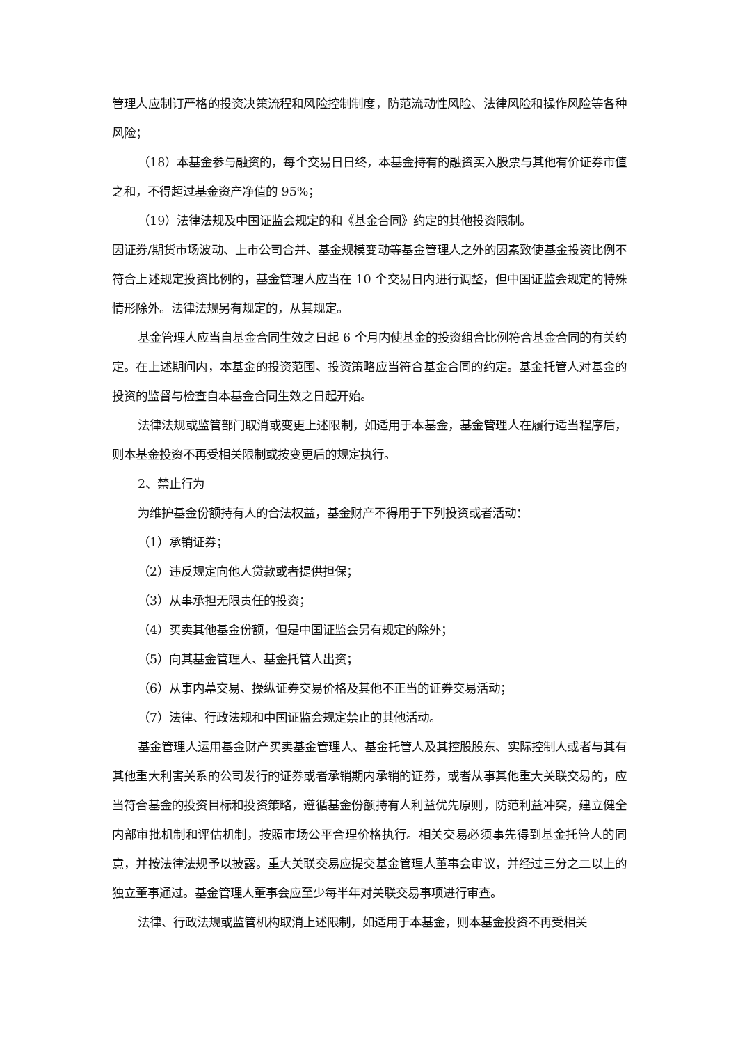管理人应制订严格的投资决策流程和风险控制制度，防范流动性风险、法律风险和操作风险等各种风险；
（18）本基金参与融资的，每个交易日日终，本基金持有的融资买入股票与其他有价证券市值之和，不得超过基金资产净值的 95%；
（19）法律法规及中国证监会规定的和《基金合同》约定的其他投资限制。
因证券/期货市场波动、上市公司合并、基金规模变动等基金管理人之外的因素致使基金投资比例不符合上述规定投资比例的，基金管理人应当在 10 个交易日内进行调整，但中国证监会规定的特殊情形除外。法律法规另有规定的，从其规定。
基金管理人应当自基金合同生效之日起 6 个月内使基金的投资组合比例符合基金合同的有关约定。在上述期间内，本基金的投资范围、投资策略应当符合基金合同的约定。基金托管人对基金的投资的监督与检查自本基金合同生效之日起开始。
法律法规或监管部门取消或变更上述限制，如适用于本基金，基金管理人在履行适当程序后，则本基金投资不再受相关限制或按变更后的规定执行。
2、禁止行为
为维护基金份额持有人的合法权益，基金财产不得用于下列投资或者活动：
（1）承销证券；
（2）违反规定向他人贷款或者提供担保；
（3）从事承担无限责任的投资；
（4）买卖其他基金份额，但是中国证监会另有规定的除外；
（5）向其基金管理人、基金托管人出资；
（6）从事内幕交易、操纵证券交易价格及其他不正当的证券交易活动；
（7）法律、行政法规和中国证监会规定禁止的其他活动。
基金管理人运用基金财产买卖基金管理人、基金托管人及其控股股东、实际控制人或者与其有其他重大利害关系的公司发行的证券或者承销期内承销的证券，或者从事其他重大关联交易的，应当符合基金的投资目标和投资策略，遵循基金份额持有人利益优先原则，防范利益冲突，建立健全内部审批机制和评估机制，按照市场公平合理价格执行。相关交易必须事先得到基金托管人的同意，并按法律法规予以披露。重大关联交易应提交基金管理人董事会审议，并经过三分之二以上的独立董事通过。基金管理人董事会应至少每半年对关联交易事项进行审查。
法律、行政法规或监管机构取消上述限制，如适用于本基金，则本基金投资不再受相关